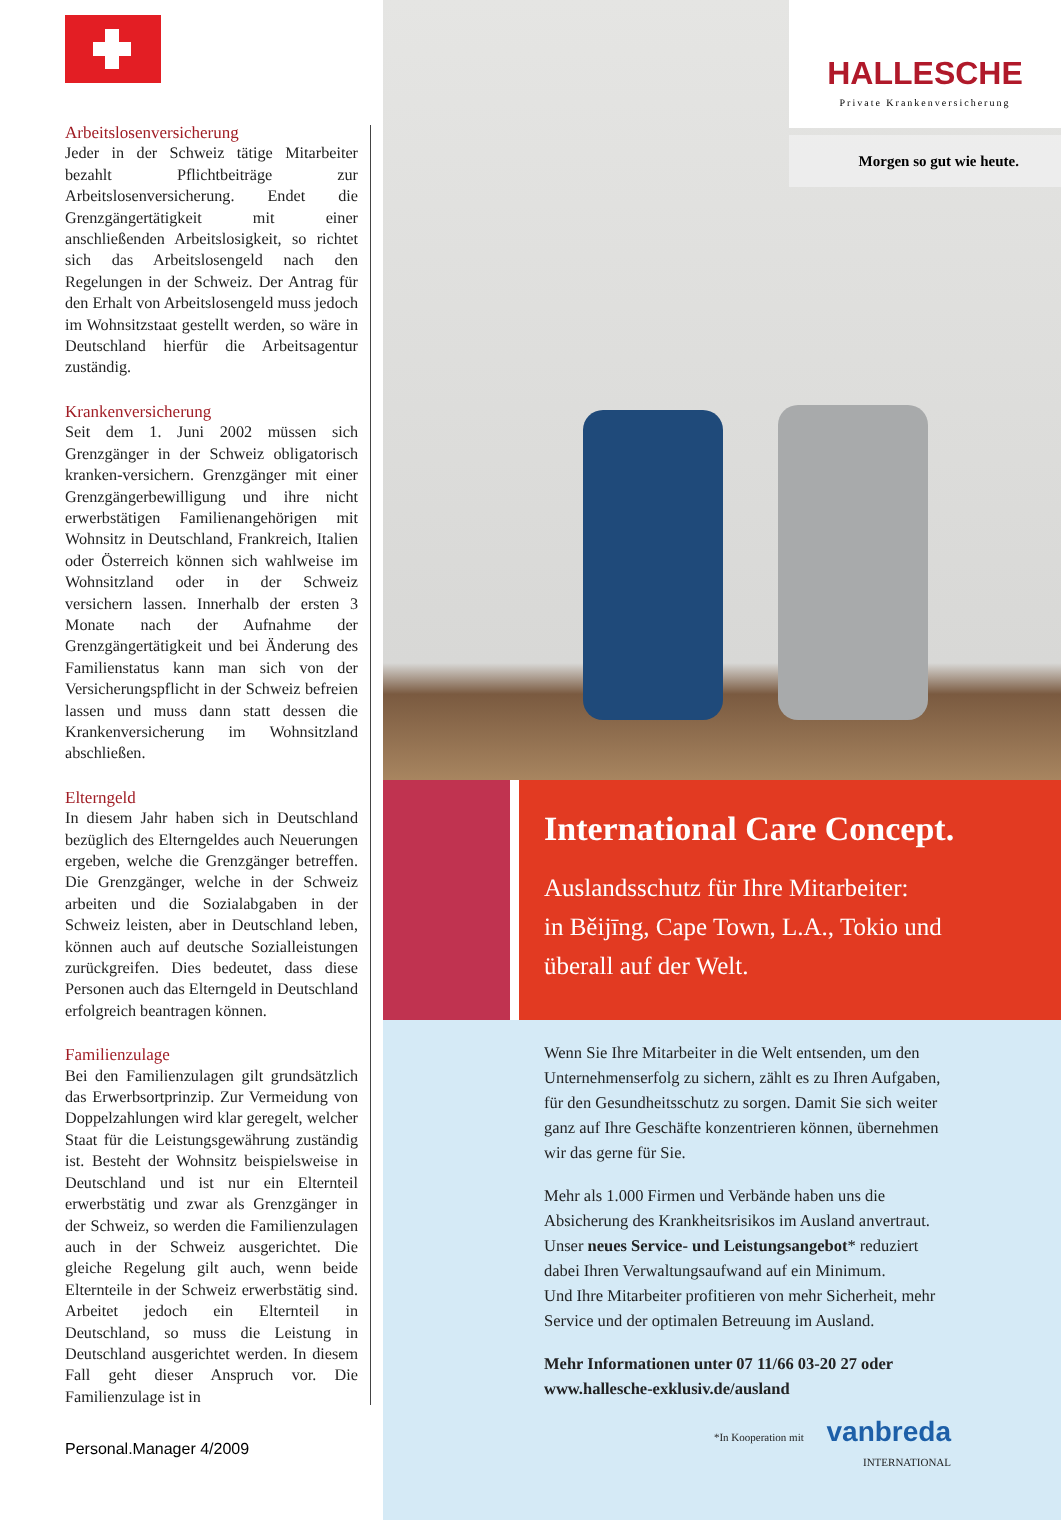Arbeitslosenversicherung
Jeder in der Schweiz tätige Mitarbeiter bezahlt Pflichtbeiträge zur Arbeitslosenversicherung. Endet die Grenzgängertätigkeit mit einer anschließenden Arbeitslosigkeit, so richtet sich das Arbeitslosengeld nach den Regelungen in der Schweiz. Der Antrag für den Erhalt von Arbeitslosengeld muss jedoch im Wohnsitzstaat gestellt werden, so wäre in Deutschland hierfür die Arbeitsagentur zuständig.
Krankenversicherung
Seit dem 1. Juni 2002 müssen sich Grenzgänger in der Schweiz obligatorisch kranken-versichern. Grenzgänger mit einer Grenzgängerbewilligung und ihre nicht erwerbstätigen Familienangehörigen mit Wohnsitz in Deutschland, Frankreich, Italien oder Österreich können sich wahlweise im Wohnsitzland oder in der Schweiz versichern lassen. Innerhalb der ersten 3 Monate nach der Aufnahme der Grenzgängertätigkeit und bei Änderung des Familienstatus kann man sich von der Versicherungspflicht in der Schweiz befreien lassen und muss dann statt dessen die Krankenversicherung im Wohnsitzland abschließen.
Elterngeld
In diesem Jahr haben sich in Deutschland bezüglich des Elterngeldes auch Neuerungen ergeben, welche die Grenzgänger betreffen. Die Grenzgänger, welche in der Schweiz arbeiten und die Sozialabgaben in der Schweiz leisten, aber in Deutschland leben, können auch auf deutsche Sozialleistungen zurückgreifen. Dies bedeutet, dass diese Personen auch das Elterngeld in Deutschland erfolgreich beantragen können.
Familienzulage
Bei den Familienzulagen gilt grundsätzlich das Erwerbsortprinzip. Zur Vermeidung von Doppelzahlungen wird klar geregelt, welcher Staat für die Leistungsgewährung zuständig ist. Besteht der Wohnsitz beispielsweise in Deutschland und ist nur ein Elternteil erwerbstätig und zwar als Grenzgänger in der Schweiz, so werden die Familienzulagen auch in der Schweiz ausgerichtet. Die gleiche Regelung gilt auch, wenn beide Elternteile in der Schweiz erwerbstätig sind. Arbeitet jedoch ein Elternteil in Deutschland, so muss die Leistung in Deutschland ausgerichtet werden. In diesem Fall geht dieser Anspruch vor. Die Familienzulage ist in
Personal.Manager 4/2009
HALLESCHE
Private Krankenversicherung
Morgen so gut wie heute.
International Care Concept.
Auslandsschutz für Ihre Mitarbeiter:
in Běijīng, Cape Town, L.A., Tokio und
überall auf der Welt.
Wenn Sie Ihre Mitarbeiter in die Welt entsenden, um den
Unternehmenserfolg zu sichern, zählt es zu Ihren Aufgaben,
für den Gesundheitsschutz zu sorgen. Damit Sie sich weiter
ganz auf Ihre Geschäfte konzentrieren können, übernehmen
wir das gerne für Sie.
Mehr als 1.000 Firmen und Verbände haben uns die
Absicherung des Krankheitsrisikos im Ausland anvertraut.
Unser neues Service- und Leistungsangebot* reduziert
dabei Ihren Verwaltungsaufwand auf ein Minimum.
Und Ihre Mitarbeiter profitieren von mehr Sicherheit, mehr
Service und der optimalen Betreuung im Ausland.
Mehr Informationen unter 07 11/66 03-20 27 oder
www.hallesche-exklusiv.de/ausland
*In Kooperation mit vanbreda
INTERNATIONAL